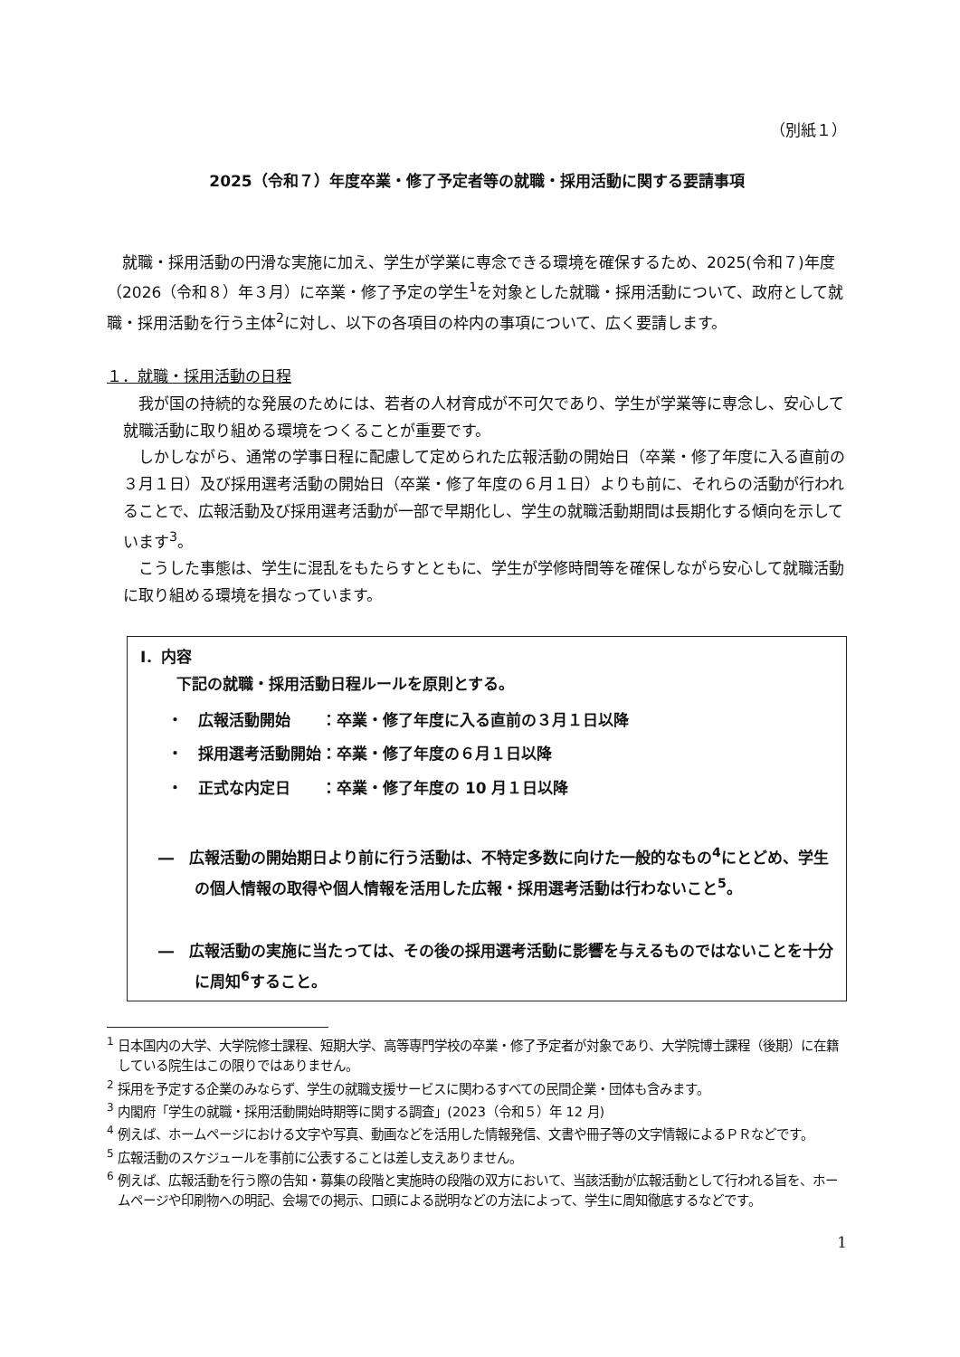（別紙１）
2025（令和７）年度卒業・修了予定者等の就職・採用活動に関する要請事項
就職・採用活動の円滑な実施に加え、学生が学業に専念できる環境を確保するため、2025(令和７)年度（2026（令和８）年３月）に卒業・修了予定の学生<sup>1</sup>を対象とした就職・採用活動について、政府として就職・採用活動を行う主体<sup>2</sup>に対し、以下の各項目の枠内の事項について、広く要請します。
１．就職・採用活動の日程
我が国の持続的な発展のためには、若者の人材育成が不可欠であり、学生が学業等に専念し、安心して就職活動に取り組める環境をつくることが重要です。
しかしながら、通常の学事日程に配慮して定められた広報活動の開始日（卒業・修了年度に入る直前の３月１日）及び採用選考活動の開始日（卒業・修了年度の６月１日）よりも前に、それらの活動が行われることで、広報活動及び採用選考活動が一部で早期化し、学生の就職活動期間は長期化する傾向を示しています<sup>3</sup>。
こうした事態は、学生に混乱をもたらすとともに、学生が学修時間等を確保しながら安心して就職活動に取り組める環境を損なっています。
Ⅰ．内容
下記の就職・採用活動日程ルールを原則とする。
・　広報活動開始　　：卒業・修了年度に入る直前の３月１日以降
・　採用選考活動開始：卒業・修了年度の６月１日以降
・　正式な内定日　　：卒業・修了年度の 10 月１日以降
―　広報活動の開始期日より前に行う活動は、不特定多数に向けた一般的なもの<sup>4</sup>にとどめ、学生の個人情報の取得や個人情報を活用した広報・採用選考活動は行わないこと<sup>5</sup>。
―　広報活動の実施に当たっては、その後の採用選考活動に影響を与えるものではないことを十分に周知<sup>6</sup>すること。
<sup>1</sup> 日本国内の大学、大学院修士課程、短期大学、高等専門学校の卒業・修了予定者が対象であり、大学院博士課程（後期）に在籍している院生はこの限りではありません。
<sup>2</sup> 採用を予定する企業のみならず、学生の就職支援サービスに関わるすべての民間企業・団体も含みます。
<sup>3</sup> 内閣府「学生の就職・採用活動開始時期等に関する調査」(2023（令和５）年 12 月)
<sup>4</sup> 例えば、ホームページにおける文字や写真、動画などを活用した情報発信、文書や冊子等の文字情報によるＰＲなどです。
<sup>5</sup> 広報活動のスケジュールを事前に公表することは差し支えありません。
<sup>6</sup> 例えば、広報活動を行う際の告知・募集の段階と実施時の段階の双方において、当該活動が広報活動として行われる旨を、ホームページや印刷物への明記、会場での掲示、口頭による説明などの方法によって、学生に周知徹底するなどです。
1